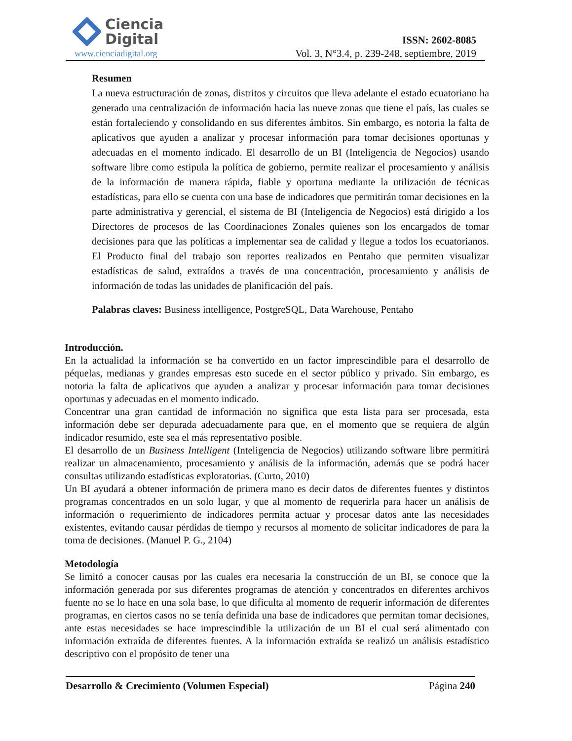Ciencia
Digital
www.cienciadigital.org
ISSN: 2602-8085
Vol. 3, N°3.4, p. 239-248, septiembre, 2019
Resumen
La nueva estructuración de zonas, distritos y circuitos que lleva adelante el estado ecuatoriano ha generado una centralización de información hacia las nueve zonas que tiene el país, las cuales se están fortaleciendo y consolidando en sus diferentes ámbitos. Sin embargo, es notoria la falta de aplicativos que ayuden a analizar y procesar información para tomar decisiones oportunas y adecuadas en el momento indicado. El desarrollo de un BI (Inteligencia de Negocios) usando software libre como estipula la política de gobierno, permite realizar el procesamiento y análisis de la información de manera rápida, fiable y oportuna mediante la utilización de técnicas estadísticas, para ello se cuenta con una base de indicadores que permitirán tomar decisiones en la parte administrativa y gerencial, el sistema de BI (Inteligencia de Negocios) está dirigido a los Directores de procesos de las Coordinaciones Zonales quienes son los encargados de tomar decisiones para que las políticas a implementar sea de calidad y llegue a todos los ecuatorianos. El Producto final del trabajo son reportes realizados en Pentaho que permiten visualizar estadísticas de salud, extraídos a través de una concentración, procesamiento y análisis de información de todas las unidades de planificación del país.
Palabras claves: Business intelligence, PostgreSQL, Data Warehouse, Pentaho
Introducción.
En la actualidad la información se ha convertido en un factor imprescindible para el desarrollo de péquelas, medianas y grandes empresas esto sucede en el sector público y privado. Sin embargo, es notoria la falta de aplicativos que ayuden a analizar y procesar información para tomar decisiones oportunas y adecuadas en el momento indicado.
Concentrar una gran cantidad de información no significa que esta lista para ser procesada, esta información debe ser depurada adecuadamente para que, en el momento que se requiera de algún indicador resumido, este sea el más representativo posible.
El desarrollo de un Business Intelligent (Inteligencia de Negocios) utilizando software libre permitirá realizar un almacenamiento, procesamiento y análisis de la información, además que se podrá hacer consultas utilizando estadísticas exploratorias. (Curto, 2010)
Un BI ayudará a obtener información de primera mano es decir datos de diferentes fuentes y distintos programas concentrados en un solo lugar, y que al momento de requerirla para hacer un análisis de información o requerimiento de indicadores permita actuar y procesar datos ante las necesidades existentes, evitando causar pérdidas de tiempo y recursos al momento de solicitar indicadores de para la toma de decisiones. (Manuel P. G., 2104)
Metodología
Se limitó a conocer causas por las cuales era necesaria la construcción de un BI, se conoce que la información generada por sus diferentes programas de atención y concentrados en diferentes archivos fuente no se lo hace en una sola base, lo que dificulta al momento de requerir información de diferentes programas, en ciertos casos no se tenía definida una base de indicadores que permitan tomar decisiones, ante estas necesidades se hace imprescindible la utilización de un BI el cual será alimentado con información extraída de diferentes fuentes. A la información extraída se realizó un análisis estadístico descriptivo con el propósito de tener una
Desarrollo & Crecimiento (Volumen Especial) Página 240